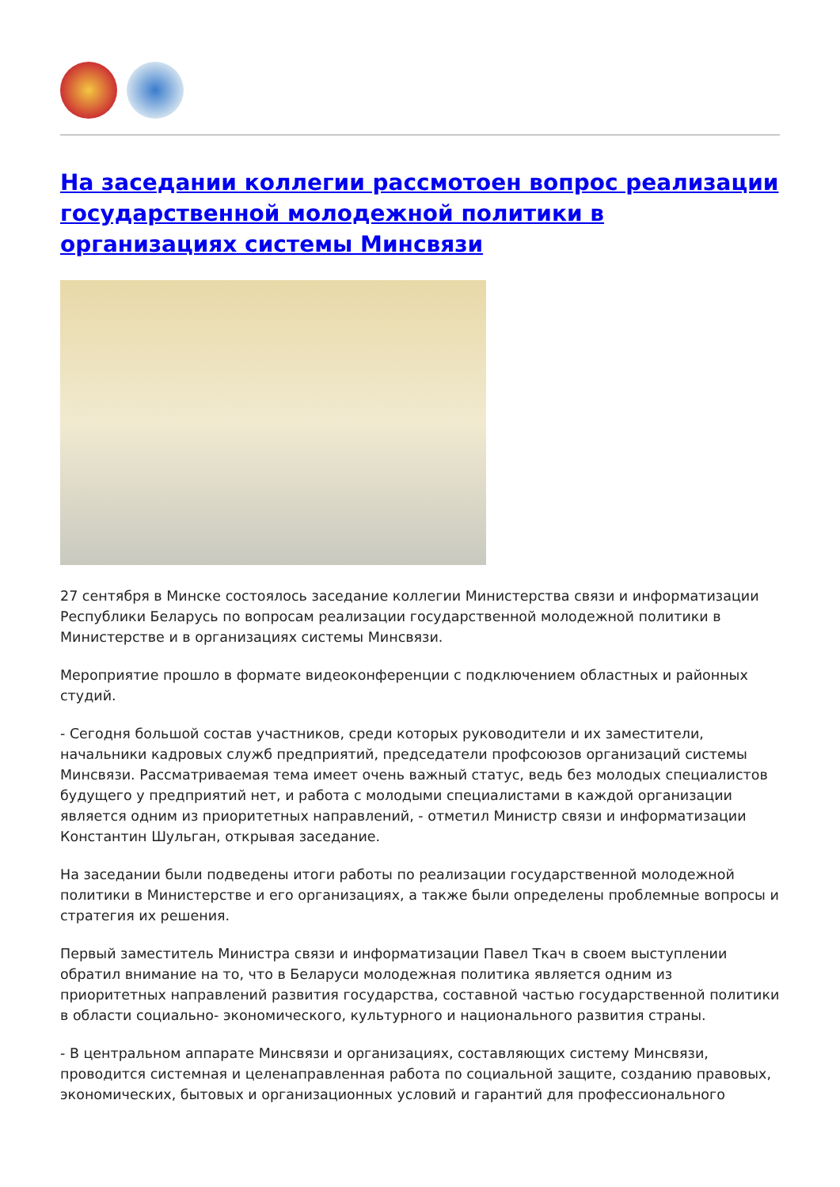На заседании коллегии рассмотоен вопрос реализации государственной молодежной политики в организациях системы Минсвязи
27 сентября в Минске состоялось заседание коллегии Министерства связи и информатизации Республики Беларусь по вопросам реализации государственной молодежной политики в Министерстве и в организациях системы Минсвязи.
Мероприятие прошло в формате видеоконференции с подключением областных и районных студий.
- Сегодня большой состав участников, среди которых руководители и их заместители, начальники кадровых служб предприятий, председатели профсоюзов организаций системы Минсвязи. Рассматриваемая тема имеет очень важный статус, ведь без молодых специалистов будущего у предприятий нет, и работа с молодыми специалистами в каждой организации является одним из приоритетных направлений, - отметил Министр связи и информатизации Константин Шульган, открывая заседание.
На заседании были подведены итоги работы по реализации государственной молодежной политики в Министерстве и его организациях, а также были определены проблемные вопросы и стратегия их решения.
Первый заместитель Министра связи и информатизации Павел Ткач в своем выступлении обратил внимание на то, что в Беларуси молодежная политика является одним из приоритетных направлений развития государства, составной частью государственной политики в области социально- экономического, культурного и национального развития страны.
- В центральном аппарате Минсвязи и организациях, составляющих систему Минсвязи, проводится системная и целенаправленная работа по социальной защите, созданию правовых, экономических, бытовых и организационных условий и гарантий для профессионального